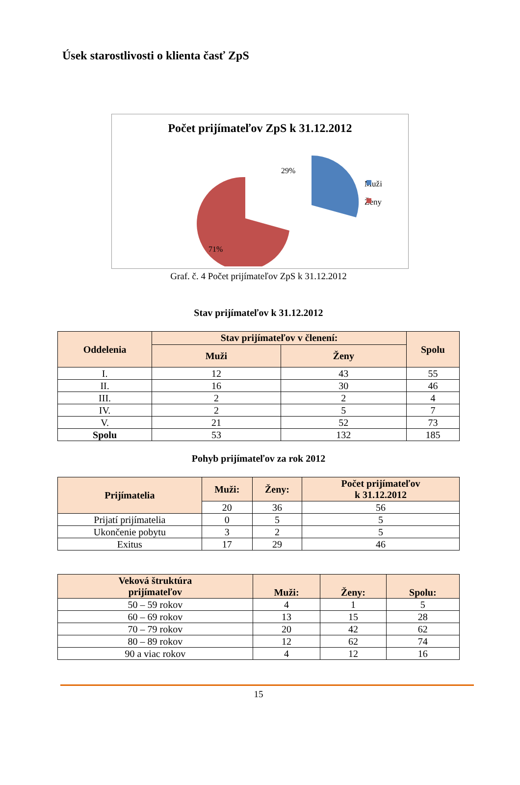Úsek starostlivosti o klienta časť ZpS
Počet prijímateľov ZpS k 31.12.2012
Muži
Ženy
29%
71%
Graf. č. 4 Počet prijímateľov ZpS k 31.12.2012
Stav prijímateľov k 31.12.2012
| Oddelenia | Stav prijímateľov v členení: | | Spolu |
| --- | --- | --- | --- |
| | Muži | Ženy | |
| I. | 12 | 43 | 55 |
| II. | 16 | 30 | 46 |
| III. | 2 | 2 | 4 |
| IV. | 2 | 5 | 7 |
| V. | 21 | 52 | 73 |
| Spolu | 53 | 132 | 185 |
Pohyb prijímateľov za rok 2012
| Prijímatelia | Muži: | Ženy: | Počet prijímateľov k 31.12.2012 |
| --- | --- | --- | --- |
| | 20 | 36 | 56 |
| Prijatí prijímatelia | 0 | 5 | 5 |
| Ukončenie pobytu | 3 | 2 | 5 |
| Exitus | 17 | 29 | 46 |
| Veková štruktúra prijímateľov | Muži: | Ženy: | Spolu: |
| --- | --- | --- | --- |
| 50 – 59 rokov | 4 | 1 | 5 |
| 60 – 69 rokov | 13 | 15 | 28 |
| 70 – 79 rokov | 20 | 42 | 62 |
| 80 – 89 rokov | 12 | 62 | 74 |
| 90 a viac rokov | 4 | 12 | 16 |
15